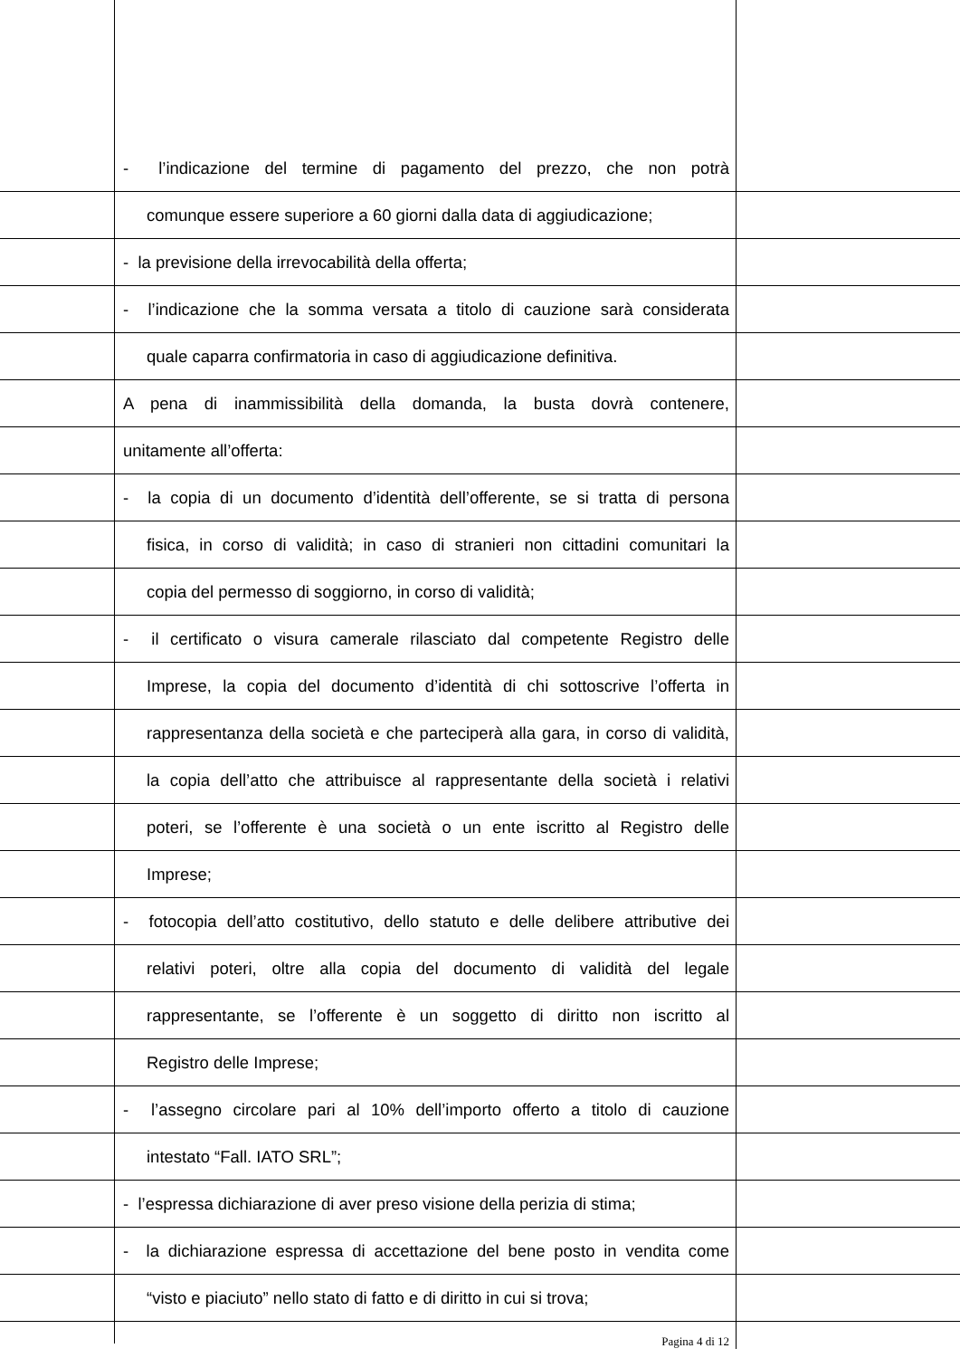- l’indicazione del termine di pagamento del prezzo, che non potrà
comunque essere superiore a 60 giorni dalla data di aggiudicazione;
- la previsione della irrevocabilità della offerta;
- l’indicazione che la somma versata a titolo di cauzione sarà considerata
quale caparra confirmatoria in caso di aggiudicazione definitiva.
A pena di inammissibilità della domanda, la busta dovrà contenere,
unitamente all’offerta:
- la copia di un documento d’identità dell’offerente, se si tratta di persona
fisica, in corso di validità; in caso di stranieri non cittadini comunitari la
copia del permesso di soggiorno, in corso di validità;
- il certificato o visura camerale rilasciato dal competente Registro delle
Imprese, la copia del documento d’identità di chi sottoscrive l’offerta in
rappresentanza della società e che parteciperà alla gara, in corso di validità,
la copia dell’atto che attribuisce al rappresentante della società i relativi
poteri, se l’offerente è una società o un ente iscritto al Registro delle
Imprese;
- fotocopia dell’atto costitutivo, dello statuto e delle delibere attributive dei
relativi poteri, oltre alla copia del documento di validità del legale
rappresentante, se l’offerente è un soggetto di diritto non iscritto al
Registro delle Imprese;
- l’assegno circolare pari al 10% dell’importo offerto a titolo di cauzione
intestato “Fall. IATO SRL”;
- l’espressa dichiarazione di aver preso visione della perizia di stima;
- la dichiarazione espressa di accettazione del bene posto in vendita come
“visto e piaciuto” nello stato di fatto e di diritto in cui si trova;
Pagina 4 di 12